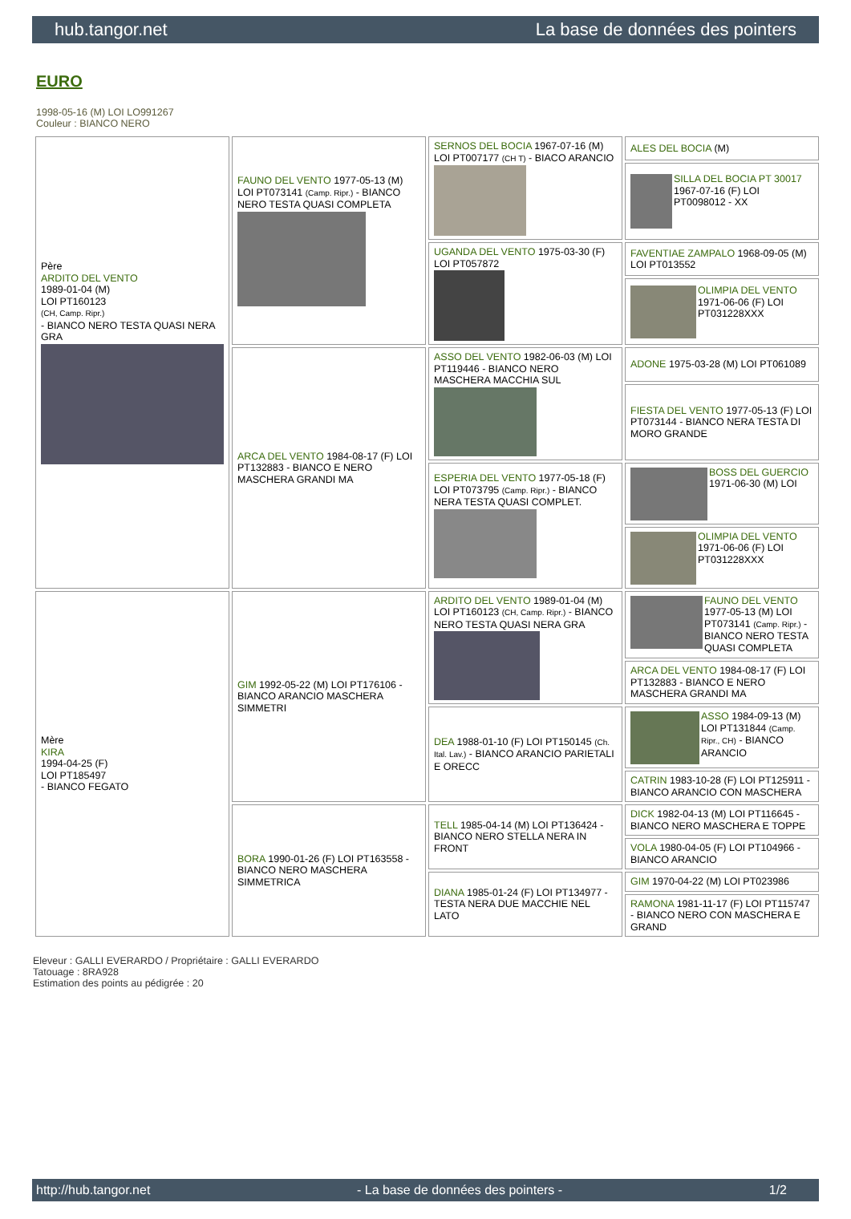hub.tangor.net La base de données des pointers
EURO
1998-05-16 (M) LOI LO991267
Couleur : BIANCO NERO
| Père ARDITO DEL VENTO 1989-01-04 (M) LOI PT160123 (CH, Camp. Ripr.) - BIANCO NERO TESTA QUASI NERA GRA | FAUNO DEL VENTO 1977-05-13 (M) LOI PT073141 (Camp. Ripr.) - BIANCO NERO TESTA QUASI COMPLETA | SERNOS DEL BOCIA 1967-07-16 (M) LOI PT007177 (CH T) - BIACO ARANCIO | ALES DEL BOCIA (M) |
| | | | SILLA DEL BOCIA PT 30017 1967-07-16 (F) LOI PT0098012 - XX |
| | | UGANDA DEL VENTO 1975-03-30 (F) LOI PT057872 | FAVENTIAE ZAMPALO 1968-09-05 (M) LOI PT013552 |
| | | | OLIMPIA DEL VENTO 1971-06-06 (F) LOI PT031228XXX |
| | ARCA DEL VENTO 1984-08-17 (F) LOI PT132883 - BIANCO E NERO MASCHERA GRANDI MA | ASSO DEL VENTO 1982-06-03 (M) LOI PT119446 - BIANCO NERO MASCHERA MACCHIA SUL | ADONE 1975-03-28 (M) LOI PT061089 |
| | | | FIESTA DEL VENTO 1977-05-13 (F) LOI PT073144 - BIANCO NERA TESTA DI MORO GRANDE |
| | | ESPERIA DEL VENTO 1977-05-18 (F) LOI PT073795 (Camp. Ripr.) - BIANCO NERA TESTA QUASI COMPLET. | BOSS DEL GUERCIO 1971-06-30 (M) LOI |
| | | | OLIMPIA DEL VENTO 1971-06-06 (F) LOI PT031228XXX |
| Mère KIRA 1994-04-25 (F) LOI PT185497 - BIANCO FEGATO | GIM 1992-05-22 (M) LOI PT176106 - BIANCO ARANCIO MASCHERA SIMMETRI | ARDITO DEL VENTO 1989-01-04 (M) LOI PT160123 (CH, Camp. Ripr.) - BIANCO NERO TESTA QUASI NERA GRA | FAUNO DEL VENTO 1977-05-13 (M) LOI PT073141 (Camp. Ripr.) - BIANCO NERO TESTA QUASI COMPLETA |
| | | | ARCA DEL VENTO 1984-08-17 (F) LOI PT132883 - BIANCO E NERO MASCHERA GRANDI MA |
| | | DEA 1988-01-10 (F) LOI PT150145 (Ch. Ital. Lav.) - BIANCO ARANCIO PARIETALI E ORECC | ASSO 1984-09-13 (M) LOI PT131844 (Camp. Ripr., CH) - BIANCO ARANCIO |
| | | | CATRIN 1983-10-28 (F) LOI PT125911 - BIANCO ARANCIO CON MASCHERA |
| | BORA 1990-01-26 (F) LOI PT163558 - BIANCO NERO MASCHERA SIMMETRICA | TELL 1985-04-14 (M) LOI PT136424 - BIANCO NERO STELLA NERA IN FRONT | DICK 1982-04-13 (M) LOI PT116645 - BIANCO NERO MASCHERA E TOPPE |
| | | | VOLA 1980-04-05 (F) LOI PT104966 - BIANCO ARANCIO |
| | | DIANA 1985-01-24 (F) LOI PT134977 - TESTA NERA DUE MACCHIE NEL LATO | GIM 1970-04-22 (M) LOI PT023986 |
| | | | RAMONA 1981-11-17 (F) LOI PT115747 - BIANCO NERO CON MASCHERA E GRAND |
Eleveur : GALLI EVERARDO / Propriétaire : GALLI EVERARDO
Tatouage : 8RA928
Estimation des points au pédigrée : 20
http://hub.tangor.net - La base de données des pointers - 1/2